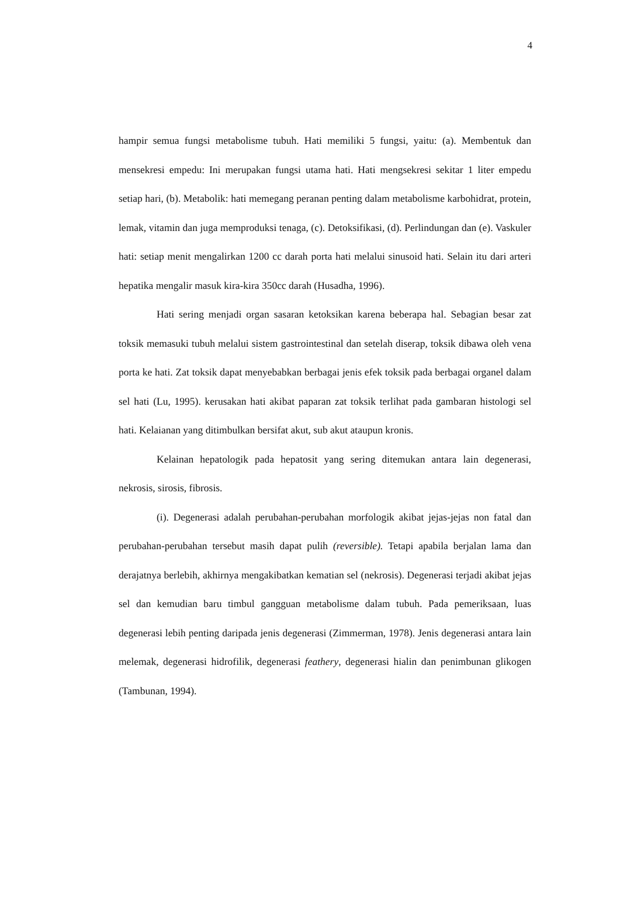4
hampir semua fungsi metabolisme tubuh. Hati memiliki 5 fungsi, yaitu: (a). Membentuk dan mensekresi empedu: Ini merupakan fungsi utama hati. Hati mengsekresi sekitar 1 liter empedu setiap hari, (b). Metabolik: hati memegang peranan penting dalam metabolisme karbohidrat, protein, lemak, vitamin dan juga memproduksi tenaga, (c). Detoksifikasi, (d). Perlindungan dan (e). Vaskuler hati: setiap menit mengalirkan 1200 cc darah porta hati melalui sinusoid hati. Selain itu dari arteri hepatika mengalir masuk kira-kira 350cc darah (Husadha, 1996).
Hati sering menjadi organ sasaran ketoksikan karena beberapa hal. Sebagian besar zat toksik memasuki tubuh melalui sistem gastrointestinal dan setelah diserap, toksik dibawa oleh vena porta ke hati. Zat toksik dapat menyebabkan berbagai jenis efek toksik pada berbagai organel dalam sel hati (Lu, 1995). kerusakan hati akibat paparan zat toksik terlihat pada gambaran histologi sel hati. Kelaianan yang ditimbulkan bersifat akut, sub akut ataupun kronis.
Kelainan hepatologik pada hepatosit yang sering ditemukan antara lain degenerasi, nekrosis, sirosis, fibrosis.
(i). Degenerasi adalah perubahan-perubahan morfologik akibat jejas-jejas non fatal dan perubahan-perubahan tersebut masih dapat pulih (reversible). Tetapi apabila berjalan lama dan derajatnya berlebih, akhirnya mengakibatkan kematian sel (nekrosis). Degenerasi terjadi akibat jejas sel dan kemudian baru timbul gangguan metabolisme dalam tubuh. Pada pemeriksaan, luas degenerasi lebih penting daripada jenis degenerasi (Zimmerman, 1978). Jenis degenerasi antara lain melemak, degenerasi hidrofilik, degenerasi feathery, degenerasi hialin dan penimbunan glikogen (Tambunan, 1994).